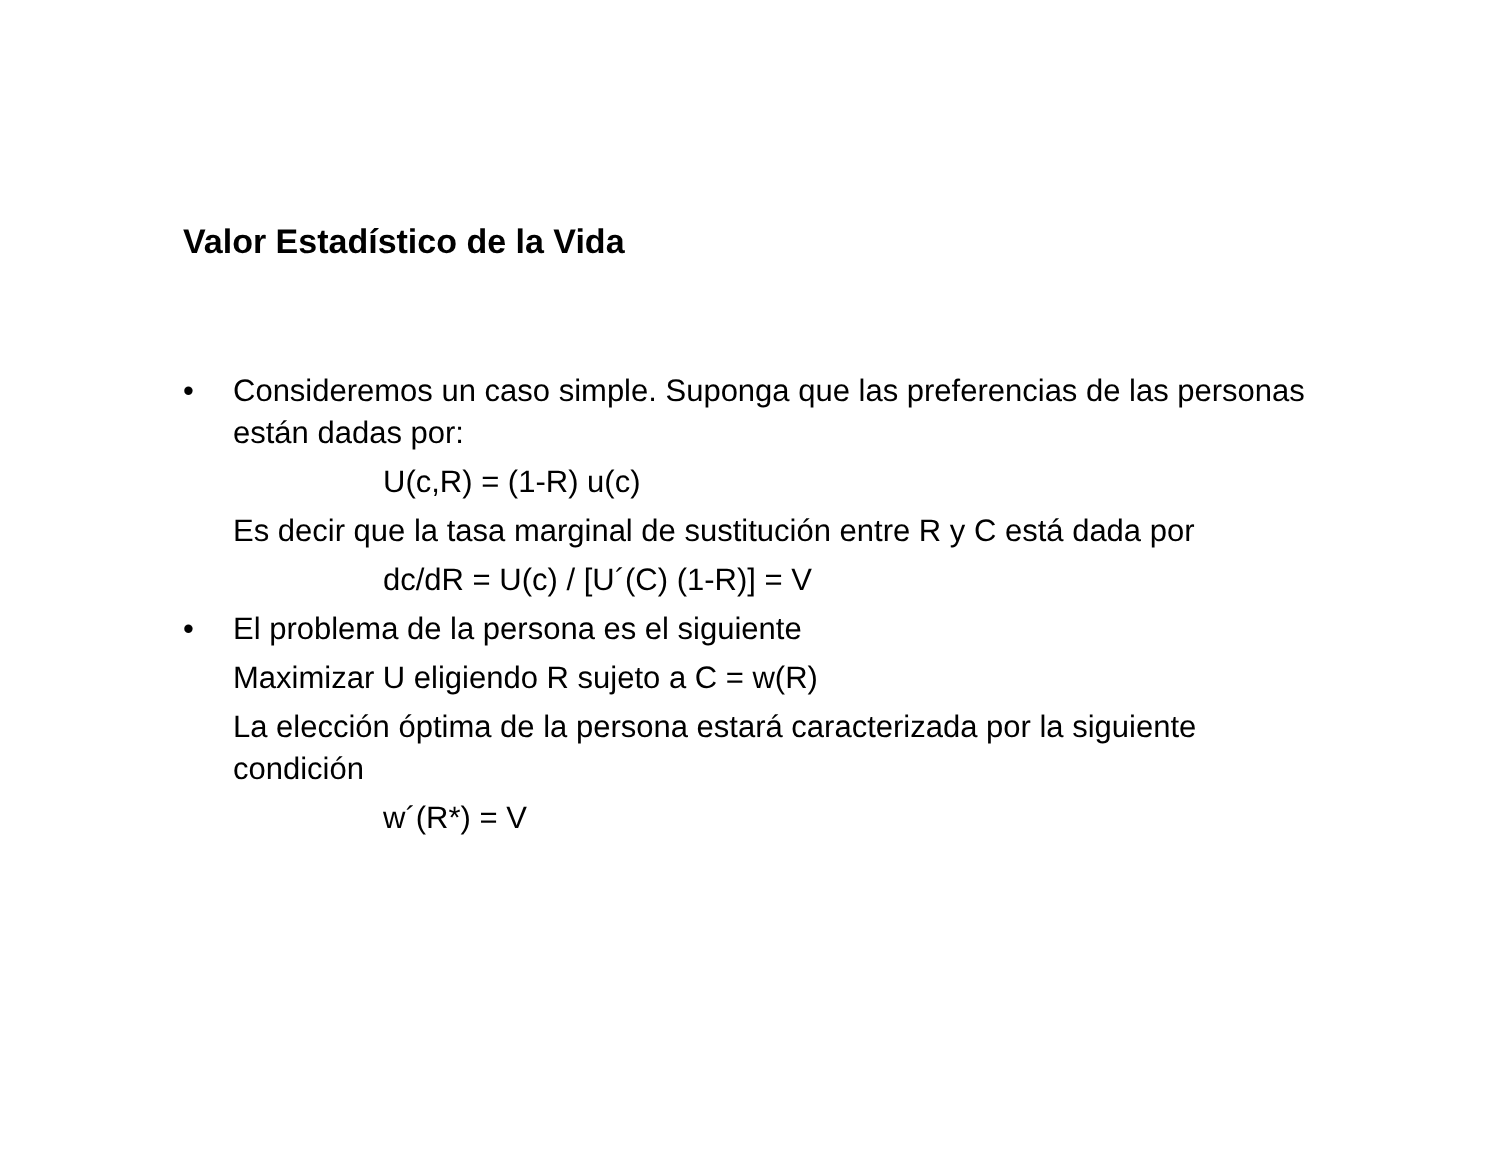Valor Estadístico de la Vida
• Consideremos un caso simple. Suponga que las preferencias de las personas están dadas por:
U(c,R) = (1-R) u(c)
Es decir que la tasa marginal de sustitución entre R y C está dada por
dc/dR = U(c) / [U´(C) (1-R)] = V
• El problema de la persona es el siguiente
Maximizar U eligiendo R sujeto a C = w(R)
La elección óptima de la persona estará caracterizada por la siguiente condición
w´(R*) = V